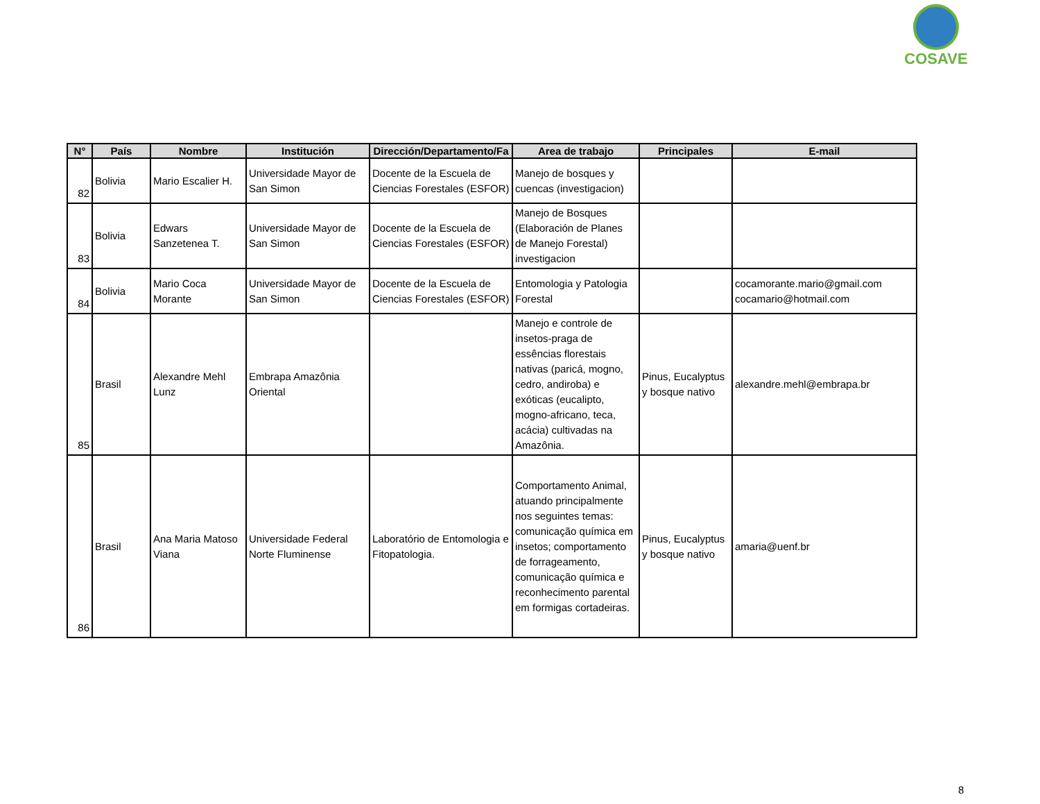COSAVE
| N° | País | Nombre | Institución | Dirección/Departamento/Fa | Area de trabajo | Principales | E-mail |
| --- | --- | --- | --- | --- | --- | --- | --- |
| 82 | Bolivia | Mario Escalier H. | Universidade Mayor de San Simon | Docente de la Escuela de Ciencias Forestales (ESFOR) | Manejo de bosques y cuencas (investigacion) | | |
| 83 | Bolivia | Edwars Sanzetenea T. | Universidade Mayor de San Simon | Docente de la Escuela de Ciencias Forestales (ESFOR) | Manejo de Bosques (Elaboración de Planes de Manejo Forestal) investigacion | | |
| 84 | Bolivia | Mario Coca Morante | Universidade Mayor de San Simon | Docente de la Escuela de Ciencias Forestales (ESFOR) | Entomologia y Patologia Forestal | | cocamorante.mario@gmail.com cocamario@hotmail.com |
| 85 | Brasil | Alexandre Mehl Lunz | Embrapa Amazônia Oriental | | Manejo e controle de insetos-praga de essências florestais nativas (paricá, mogno, cedro, andiroba) e exóticas (eucalipto, mogno-africano, teca, acácia) cultivadas na Amazônia. | Pinus, Eucalyptus y bosque nativo | alexandre.mehl@embrapa.br |
| 86 | Brasil | Ana Maria Matoso Viana | Universidade Federal Norte Fluminense | Laboratório de Entomologia e Fitopatologia. | Comportamento Animal, atuando principalmente nos seguintes temas: comunicação química em insetos; comportamento de forrageamento, comunicação química e reconhecimento parental em formigas cortadeiras. | Pinus, Eucalyptus y bosque nativo | amaria@uenf.br |
8